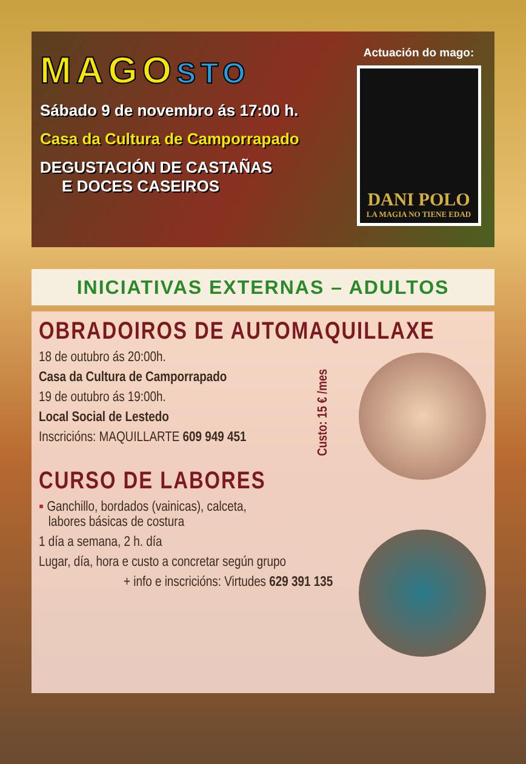MAGOSTO
Sábado 9 de novembro ás 17:00 h.
Casa da Cultura de Camporrapado
DEGUSTACIÓN DE CASTAÑAS
E DOCES CASEIROS
Actuación do mago:
DANI POLO
LA MAGIA NO TIENE EDAD
INICIATIVAS EXTERNAS – ADULTOS
Custo: 15 € /mes
OBRADOIROS DE AUTOMAQUILLAXE
18 de outubro ás 20:00h.
Casa da Cultura de Camporrapado
19 de outubro ás 19:00h.
Local Social de Lestedo
Inscricións: MAQUILLARTE 609 949 451
CURSO DE LABORES
▪ Ganchillo, bordados (vainicas), calceta,
labores básicas de costura
1 día a semana, 2 h. día
Lugar, día, hora e custo a concretar según grupo
+ info e inscricións: Virtudes 629 391 135